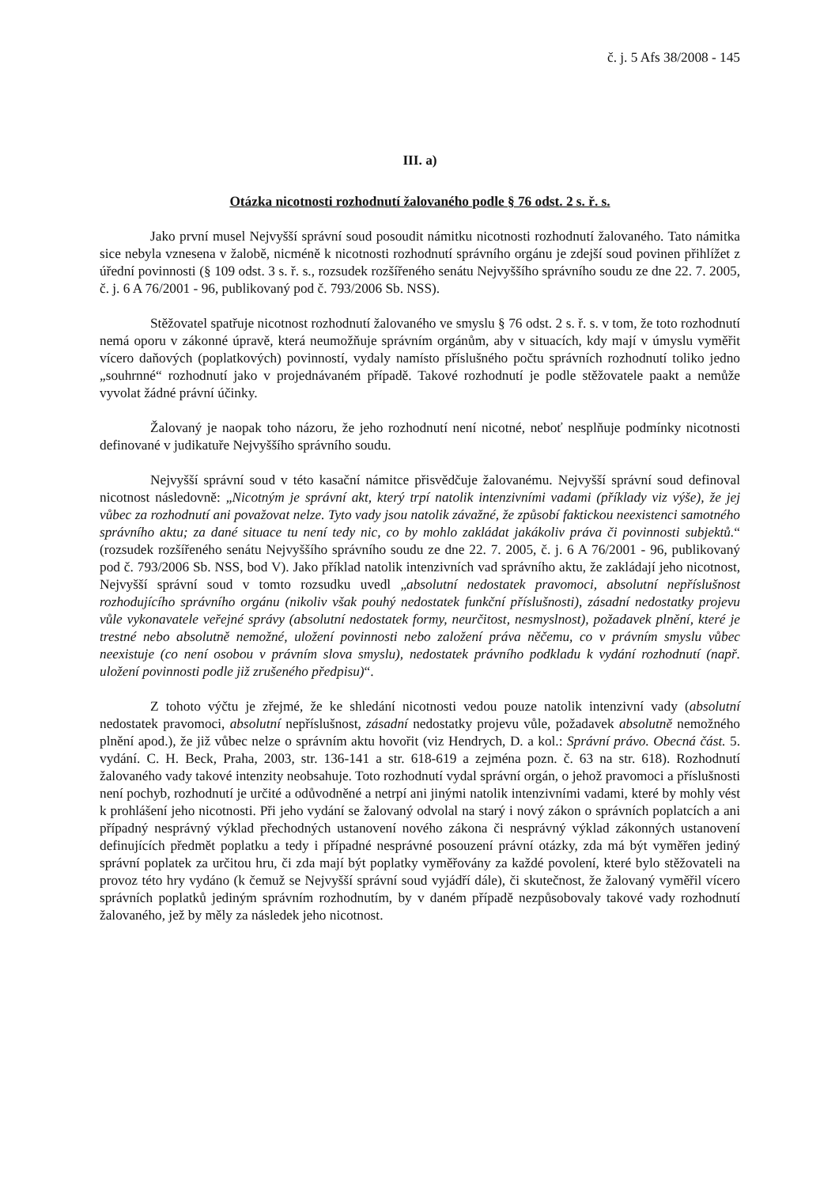č. j. 5 Afs 38/2008 - 145
III. a)
Otázka nicotnosti rozhodnutí žalovaného podle § 76 odst. 2 s. ř. s.
Jako první musel Nejvyšší správní soud posoudit námitku nicotnosti rozhodnutí žalovaného. Tato námitka sice nebyla vznesena v žalobě, nicméně k nicotnosti rozhodnutí správního orgánu je zdejší soud povinen přihlížet z úřední povinnosti (§ 109 odst. 3 s. ř. s., rozsudek rozšířeného senátu Nejvyššího správního soudu ze dne 22. 7. 2005, č. j. 6 A 76/2001 - 96, publikovaný pod č. 793/2006 Sb. NSS).
Stěžovatel spatřuje nicotnost rozhodnutí žalovaného ve smyslu § 76 odst. 2 s. ř. s. v tom, že toto rozhodnutí nemá oporu v zákonné úpravě, která neumožňuje správním orgánům, aby v situacích, kdy mají v úmyslu vyměřit vícero daňových (poplatkových) povinností, vydaly namísto příslušného počtu správních rozhodnutí toliko jedno „souhrnné“ rozhodnutí jako v projednávaném případě. Takové rozhodnutí je podle stěžovatele paakt a nemůže vyvolat žádné právní účinky.
Žalovaný je naopak toho názoru, že jeho rozhodnutí není nicotné, neboť nesplňuje podmínky nicotnosti definované v judikatuře Nejvyššího správního soudu.
Nejvyšší správní soud v této kasační námitce přisvědčuje žalovanému. Nejvyšší správní soud definoval nicotnost následovně: „Nicotným je správní akt, který trpí natolik intenzivními vadami (příklady viz výše), že jej vůbec za rozhodnutí ani považovat nelze. Tyto vady jsou natolik závažné, že způsobí faktickou neexistenci samotného správního aktu; za dané situace tu není tedy nic, co by mohlo zakládat jakákoliv práva či povinnosti subjektů.“ (rozsudek rozšířeného senátu Nejvyššího správního soudu ze dne 22. 7. 2005, č. j. 6 A 76/2001 - 96, publikovaný pod č. 793/2006 Sb. NSS, bod V). Jako příklad natolik intenzivních vad správního aktu, že zakládají jeho nicotnost, Nejvyšší správní soud v tomto rozsudku uvedl „absolutní nedostatek pravomoci, absolutní nepříslušnost rozhodujícího správního orgánu (nikoliv však pouhý nedostatek funkční příslušnosti), zásadní nedostatky projevu vůle vykonavatele veřejné správy (absolutní nedostatek formy, neurčitost, nesmyslnost), požadavek plnění, které je trestné nebo absolutně nemožné, uložení povinnosti nebo založení práva něčemu, co v právním smyslu vůbec neexistuje (co není osobou v právním slova smyslu), nedostatek právního podkladu k vydání rozhodnutí (např. uložení povinnosti podle již zrušeného předpisu)“.
Z tohoto výčtu je zřejmé, že ke shledání nicotnosti vedou pouze natolik intenzivní vady (absolutní nedostatek pravomoci, absolutní nepříslušnost, zásadní nedostatky projevu vůle, požadavek absolutně nemožného plnění apod.), že již vůbec nelze o správním aktu hovořit (viz Hendrych, D. a kol.: Správní právo. Obecná část. 5. vydání. C. H. Beck, Praha, 2003, str. 136-141 a str. 618-619 a zejména pozn. č. 63 na str. 618). Rozhodnutí žalovaného vady takové intenzity neobsahuje. Toto rozhodnutí vydal správní orgán, o jehož pravomoci a příslušnosti není pochyb, rozhodnutí je určité a odůvodněné a netrpí ani jinými natolik intenzivními vadami, které by mohly vést k prohlášení jeho nicotnosti. Při jeho vydání se žalovaný odvolal na starý i nový zákon o správních poplatcích a ani případný nesprávný výklad přechodných ustanovení nového zákona či nesprávný výklad zákonných ustanovení definujících předmět poplatku a tedy i případné nesprávné posouzení právní otázky, zda má být vyměřen jediný správní poplatek za určitou hru, či zda mají být poplatky vyměřovány za každé povolení, které bylo stěžovateli na provoz této hry vydáno (k čemuž se Nejvyšší správní soud vyjádří dále), či skutečnost, že žalovaný vyměřil vícero správních poplatků jediným správním rozhodnutím, by v daném případě nezpůsobovaly takové vady rozhodnutí žalovaného, jež by měly za následek jeho nicotnost.